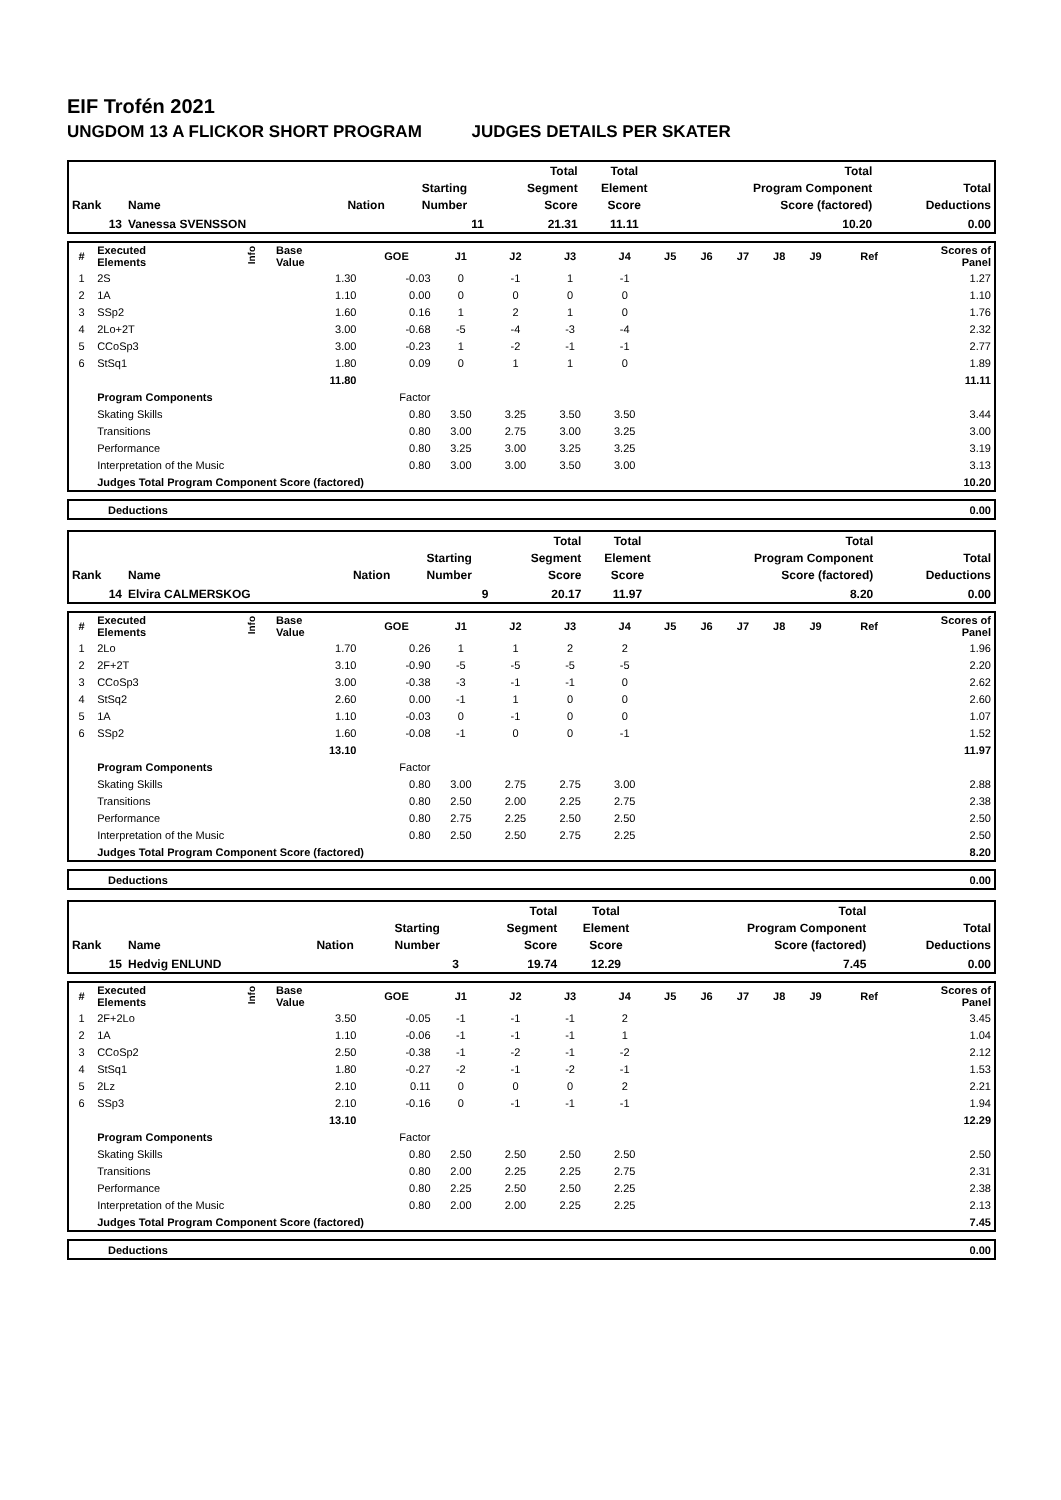EIF Trofén 2021
UNGDOM 13 A FLICKOR SHORT PROGRAM JUDGES DETAILS PER SKATER
| Rank | Name | Nation | Starting Number | Total Segment Score | Total Element Score | Total Program Component Score (factored) | Total Deductions |
| --- | --- | --- | --- | --- | --- | --- | --- |
| 13 | Vanessa SVENSSON | | 11 | 21.31 | 11.11 | 10.20 | 0.00 |
| # | Executed Elements | Info | Base Value | GOE | J1 | J2 | J3 | J4 | J5 | J6 | J7 | J8 | J9 | Ref | Scores of Panel |
| --- | --- | --- | --- | --- | --- | --- | --- | --- | --- | --- | --- | --- | --- | --- | --- |
| 1 | 2S | | 1.30 | -0.03 | 0 | -1 | 1 | -1 | | | | | | | 1.27 |
| 2 | 1A | | 1.10 | 0.00 | 0 | 0 | 0 | 0 | | | | | | | 1.10 |
| 3 | SSp2 | | 1.60 | 0.16 | 1 | 2 | 1 | 0 | | | | | | | 1.76 |
| 4 | 2Lo+2T | | 3.00 | -0.68 | -5 | -4 | -3 | -4 | | | | | | | 2.32 |
| 5 | CCoSp3 | | 3.00 | -0.23 | 1 | -2 | -1 | -1 | | | | | | | 2.77 |
| 6 | StSq1 | | 1.80 | 0.09 | 0 | 1 | 1 | 0 | | | | | | | 1.89 |
| | | | 11.80 | | | | | | | | | | | | 11.11 |
| | Program Components | | | Factor | | | | | | | | | | | |
| | Skating Skills | | | 0.80 | 3.50 | 3.25 | 3.50 | 3.50 | | | | | | | 3.44 |
| | Transitions | | | 0.80 | 3.00 | 2.75 | 3.00 | 3.25 | | | | | | | 3.00 |
| | Performance | | | 0.80 | 3.25 | 3.00 | 3.25 | 3.25 | | | | | | | 3.19 |
| | Interpretation of the Music | | | 0.80 | 3.00 | 3.00 | 3.50 | 3.00 | | | | | | | 3.13 |
| | Judges Total Program Component Score (factored) | | | | | | | | | | | | | | 10.20 |
| | Deductions | 0.00 |
| Rank | Name | Nation | Starting Number | Total Segment Score | Total Element Score | Total Program Component Score (factored) | Total Deductions |
| --- | --- | --- | --- | --- | --- | --- | --- |
| 14 | Elvira CALMERSKOG | | 9 | 20.17 | 11.97 | 8.20 | 0.00 |
| # | Executed Elements | Info | Base Value | GOE | J1 | J2 | J3 | J4 | J5 | J6 | J7 | J8 | J9 | Ref | Scores of Panel |
| --- | --- | --- | --- | --- | --- | --- | --- | --- | --- | --- | --- | --- | --- | --- | --- |
| 1 | 2Lo | | 1.70 | 0.26 | 1 | 1 | 2 | 2 | | | | | | | 1.96 |
| 2 | 2F+2T | | 3.10 | -0.90 | -5 | -5 | -5 | -5 | | | | | | | 2.20 |
| 3 | CCoSp3 | | 3.00 | -0.38 | -3 | -1 | -1 | 0 | | | | | | | 2.62 |
| 4 | StSq2 | | 2.60 | 0.00 | -1 | 1 | 0 | 0 | | | | | | | 2.60 |
| 5 | 1A | | 1.10 | -0.03 | 0 | -1 | 0 | 0 | | | | | | | 1.07 |
| 6 | SSp2 | | 1.60 | -0.08 | -1 | 0 | 0 | -1 | | | | | | | 1.52 |
| | | | 13.10 | | | | | | | | | | | | 11.97 |
| | Program Components | | | Factor | | | | | | | | | | | |
| | Skating Skills | | | 0.80 | 3.00 | 2.75 | 2.75 | 3.00 | | | | | | | 2.88 |
| | Transitions | | | 0.80 | 2.50 | 2.00 | 2.25 | 2.75 | | | | | | | 2.38 |
| | Performance | | | 0.80 | 2.75 | 2.25 | 2.50 | 2.50 | | | | | | | 2.50 |
| | Interpretation of the Music | | | 0.80 | 2.50 | 2.50 | 2.75 | 2.25 | | | | | | | 2.50 |
| | Judges Total Program Component Score (factored) | | | | | | | | | | | | | | 8.20 |
| | Deductions | 0.00 |
| Rank | Name | Nation | Starting Number | Total Segment Score | Total Element Score | Total Program Component Score (factored) | Total Deductions |
| --- | --- | --- | --- | --- | --- | --- | --- |
| 15 | Hedvig ENLUND | | 3 | 19.74 | 12.29 | 7.45 | 0.00 |
| # | Executed Elements | Info | Base Value | GOE | J1 | J2 | J3 | J4 | J5 | J6 | J7 | J8 | J9 | Ref | Scores of Panel |
| --- | --- | --- | --- | --- | --- | --- | --- | --- | --- | --- | --- | --- | --- | --- | --- |
| 1 | 2F+2Lo | | 3.50 | -0.05 | -1 | -1 | -1 | 2 | | | | | | | 3.45 |
| 2 | 1A | | 1.10 | -0.06 | -1 | -1 | -1 | 1 | | | | | | | 1.04 |
| 3 | CCoSp2 | | 2.50 | -0.38 | -1 | -2 | -1 | -2 | | | | | | | 2.12 |
| 4 | StSq1 | | 1.80 | -0.27 | -2 | -1 | -2 | -1 | | | | | | | 1.53 |
| 5 | 2Lz | | 2.10 | 0.11 | 0 | 0 | 0 | 2 | | | | | | | 2.21 |
| 6 | SSp3 | | 2.10 | -0.16 | 0 | -1 | -1 | -1 | | | | | | | 1.94 |
| | | | 13.10 | | | | | | | | | | | | 12.29 |
| | Program Components | | | Factor | | | | | | | | | | | |
| | Skating Skills | | | 0.80 | 2.50 | 2.50 | 2.50 | 2.50 | | | | | | | 2.50 |
| | Transitions | | | 0.80 | 2.00 | 2.25 | 2.25 | 2.75 | | | | | | | 2.31 |
| | Performance | | | 0.80 | 2.25 | 2.50 | 2.50 | 2.25 | | | | | | | 2.38 |
| | Interpretation of the Music | | | 0.80 | 2.00 | 2.00 | 2.25 | 2.25 | | | | | | | 2.13 |
| | Judges Total Program Component Score (factored) | | | | | | | | | | | | | | 7.45 |
| | Deductions | 0.00 |